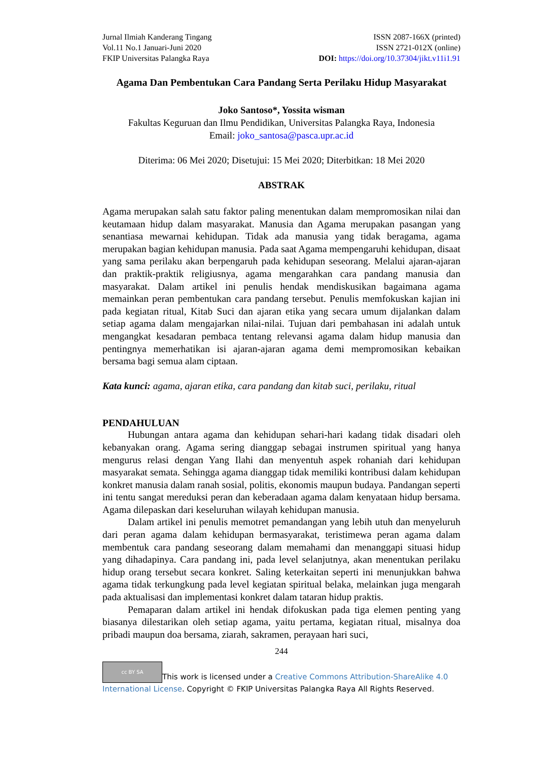Jurnal Ilmiah Kanderang Tingang
Vol.11 No.1 Januari-Juni 2020
FKIP Universitas Palangka Raya
ISSN 2087-166X (printed)
ISSN 2721-012X (online)
DOI: https://doi.org/10.37304/jikt.v11i1.91
Agama Dan Pembentukan Cara Pandang Serta Perilaku Hidup Masyarakat
Joko Santoso*, Yossita wisman
Fakultas Keguruan dan Ilmu Pendidikan, Universitas Palangka Raya, Indonesia
Email: joko_santosa@pasca.upr.ac.id
Diterima: 06 Mei 2020; Disetujui: 15 Mei 2020; Diterbitkan: 18 Mei 2020
ABSTRAK
Agama merupakan salah satu faktor paling menentukan dalam mempromosikan nilai dan keutamaan hidup dalam masyarakat. Manusia dan Agama merupakan pasangan yang senantiasa mewarnai kehidupan. Tidak ada manusia yang tidak beragama, agama merupakan bagian kehidupan manusia. Pada saat Agama mempengaruhi kehidupan, disaat yang sama perilaku akan berpengaruh pada kehidupan seseorang. Melalui ajaran-ajaran dan praktik-praktik religiusnya, agama mengarahkan cara pandang manusia dan masyarakat. Dalam artikel ini penulis hendak mendiskusikan bagaimana agama memainkan peran pembentukan cara pandang tersebut. Penulis memfokuskan kajian ini pada kegiatan ritual, Kitab Suci dan ajaran etika yang secara umum dijalankan dalam setiap agama dalam mengajarkan nilai-nilai. Tujuan dari pembahasan ini adalah untuk mengangkat kesadaran pembaca tentang relevansi agama dalam hidup manusia dan pentingnya memerhatikan isi ajaran-ajaran agama demi mempromosikan kebaikan bersama bagi semua alam ciptaan.
Kata kunci: agama, ajaran etika, cara pandang dan kitab suci, perilaku, ritual
PENDAHULUAN
Hubungan antara agama dan kehidupan sehari-hari kadang tidak disadari oleh kebanyakan orang. Agama sering dianggap sebagai instrumen spiritual yang hanya mengurus relasi dengan Yang Ilahi dan menyentuh aspek rohaniah dari kehidupan masyarakat semata. Sehingga agama dianggap tidak memiliki kontribusi dalam kehidupan konkret manusia dalam ranah sosial, politis, ekonomis maupun budaya. Pandangan seperti ini tentu sangat mereduksi peran dan keberadaan agama dalam kenyataan hidup bersama. Agama dilepaskan dari keseluruhan wilayah kehidupan manusia.
Dalam artikel ini penulis memotret pemandangan yang lebih utuh dan menyeluruh dari peran agama dalam kehidupan bermasyarakat, teristimewa peran agama dalam membentuk cara pandang seseorang dalam memahami dan menanggapi situasi hidup yang dihadapinya. Cara pandang ini, pada level selanjutnya, akan menentukan perilaku hidup orang tersebut secara konkret. Saling keterkaitan seperti ini menunjukkan bahwa agama tidak terkungkung pada level kegiatan spiritual belaka, melainkan juga mengarah pada aktualisasi dan implementasi konkret dalam tataran hidup praktis.
Pemaparan dalam artikel ini hendak difokuskan pada tiga elemen penting yang biasanya dilestarikan oleh setiap agama, yaitu pertama, kegiatan ritual, misalnya doa pribadi maupun doa bersama, ziarah, sakramen, perayaan hari suci,
244
cc BY SA This work is licensed under a Creative Commons Attribution-ShareAlike 4.0 International License. Copyright © FKIP Universitas Palangka Raya All Rights Reserved.